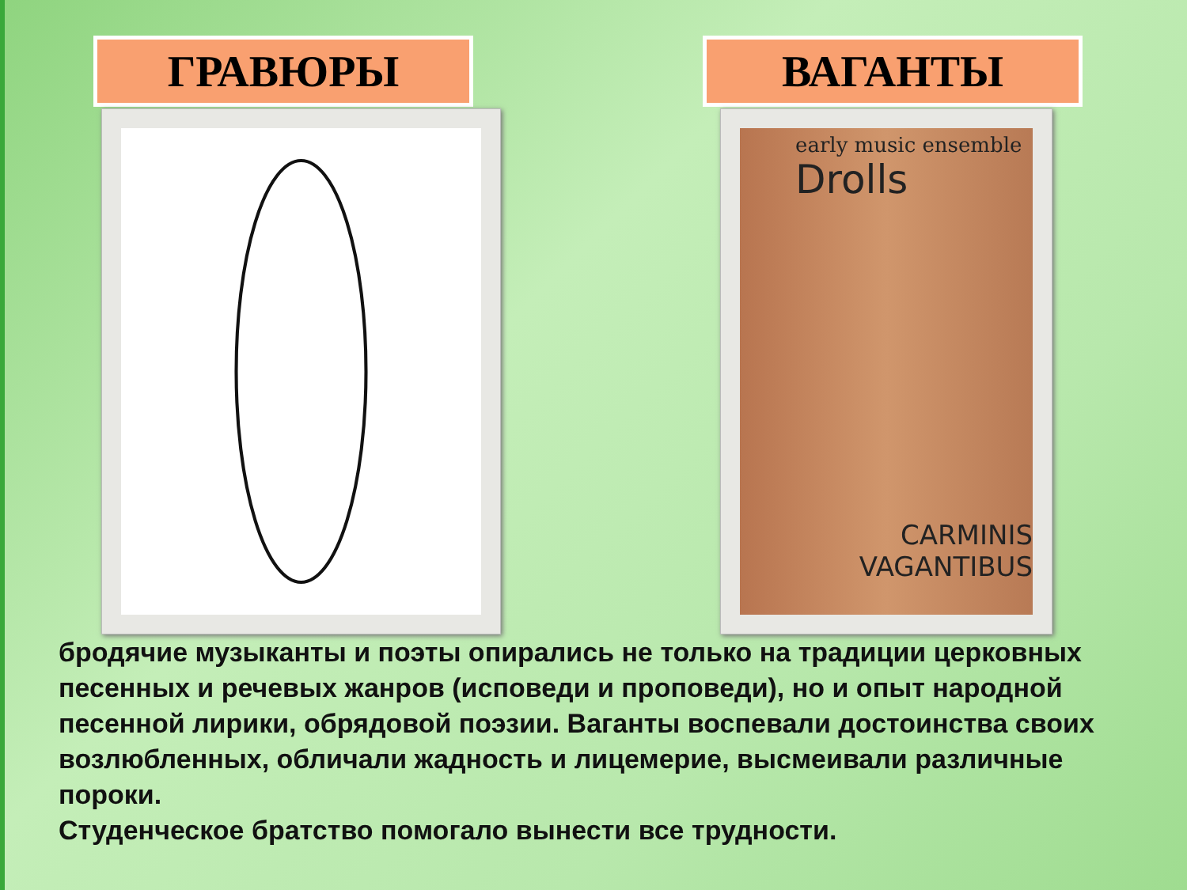ГРАВЮРЫ ВАГАНТЫ
early music ensemble
Drolls
CARMINIS
VAGANTIBUS
бродячие музыканты и поэты опирались не только на традиции церковных песенных и речевых жанров (исповеди и проповеди), но и опыт народной песенной лирики, обрядовой поэзии. Ваганты воспевали достоинства своих возлюбленных, обличали жадность и лицемерие, высмеивали различные пороки.
Студенческое братство помогало вынести все трудности.